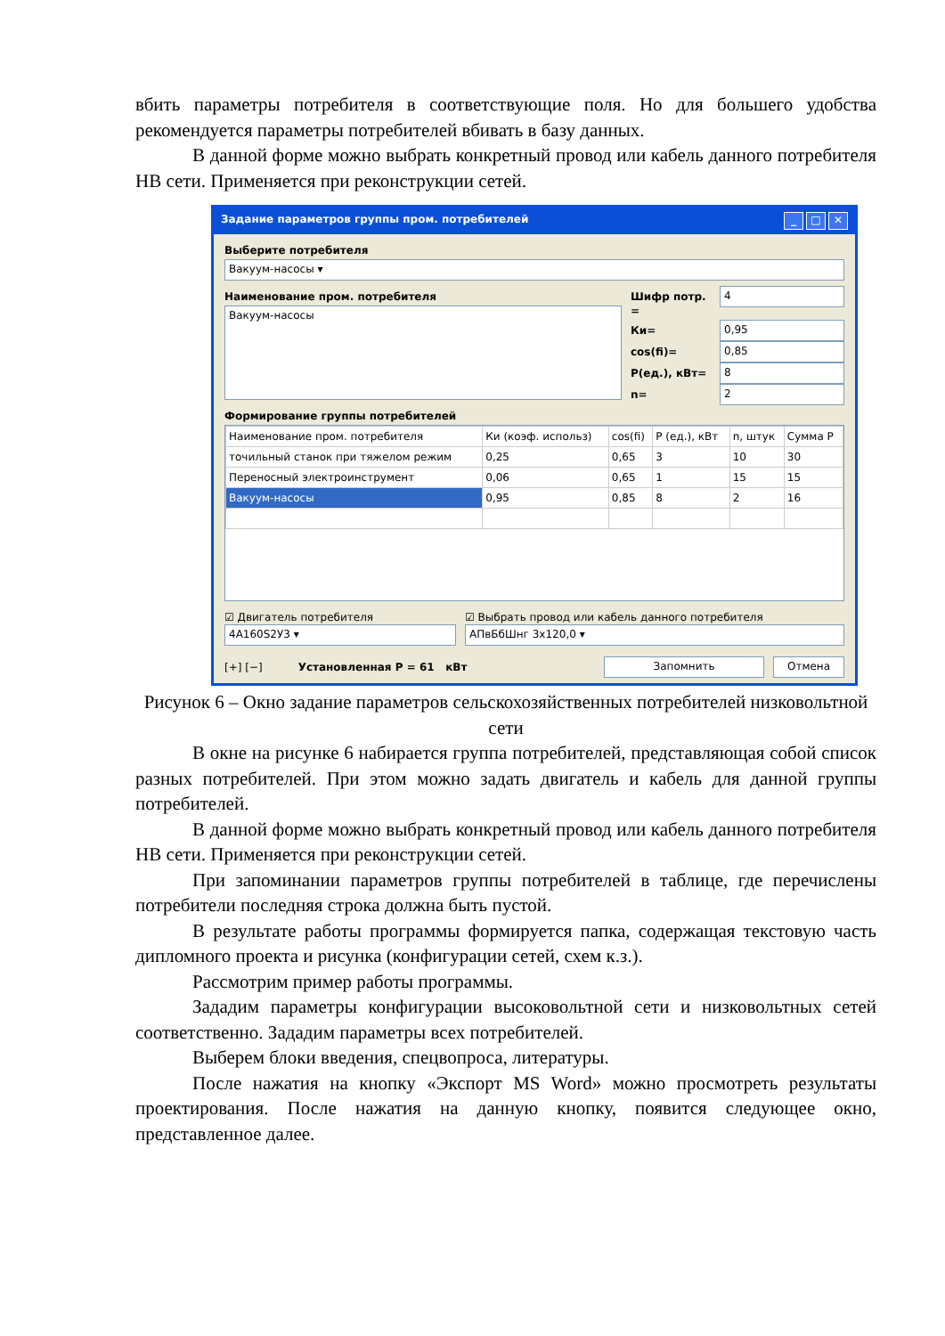вбить параметры потребителя в соответствующие поля. Но для большего удобства рекомендуется параметры потребителей вбивать в базу данных.
В данной форме можно выбрать конкретный провод или кабель данного потребителя НВ сети. Применяется при реконструкции сетей.
Задание параметров группы пром. потребителей _ □ ✕
Выберите потребителя
Вакуум-насосы ▾
Наименование пром. потребителя
Вакуум-насосы
Шифр потр. =
4
Ки=
0,95
cos(fi)=
0,85
P(ед.), кВт=
8
n=
2
Формирование группы потребителей
| Наименование пром. потребителя | Ки (коэф. использ) | cos(fi) | P (ед.), кВт | n, штук | Сумма P |
| --- | --- | --- | --- | --- | --- |
| точильный станок при тяжелом режим | 0,25 | 0,65 | 3 | 10 | 30 |
| Переносный электроинструмент | 0,06 | 0,65 | 1 | 15 | 15 |
| Вакуум-насосы | 0,95 | 0,85 | 8 | 2 | 16 |
☑ Двигатель потребителя
4А160S2У3 ▾
☑ Выбрать провод или кабель данного потребителя
АПвБбШнг 3х120,0 ▾
[+] [−] Установленная P = 61 кВт Запомнить Отмена
Рисунок 6 – Окно задание параметров сельскохозяйственных потребителей низковольтной сети
В окне на рисунке 6 набирается группа потребителей, представляющая собой список разных потребителей. При этом можно задать двигатель и кабель для данной группы потребителей.
В данной форме можно выбрать конкретный провод или кабель данного потребителя НВ сети. Применяется при реконструкции сетей.
При запоминании параметров группы потребителей в таблице, где перечислены потребители последняя строка должна быть пустой.
В результате работы программы формируется папка, содержащая текстовую часть дипломного проекта и рисунка (конфигурации сетей, схем к.з.).
Рассмотрим пример работы программы.
Зададим параметры конфигурации высоковольтной сети и низковольтных сетей соответственно. Зададим параметры всех потребителей.
Выберем блоки введения, спецвопроса, литературы.
После нажатия на кнопку «Экспорт MS Word» можно просмотреть результаты проектирования. После нажатия на данную кнопку, появится следующее окно, представленное далее.